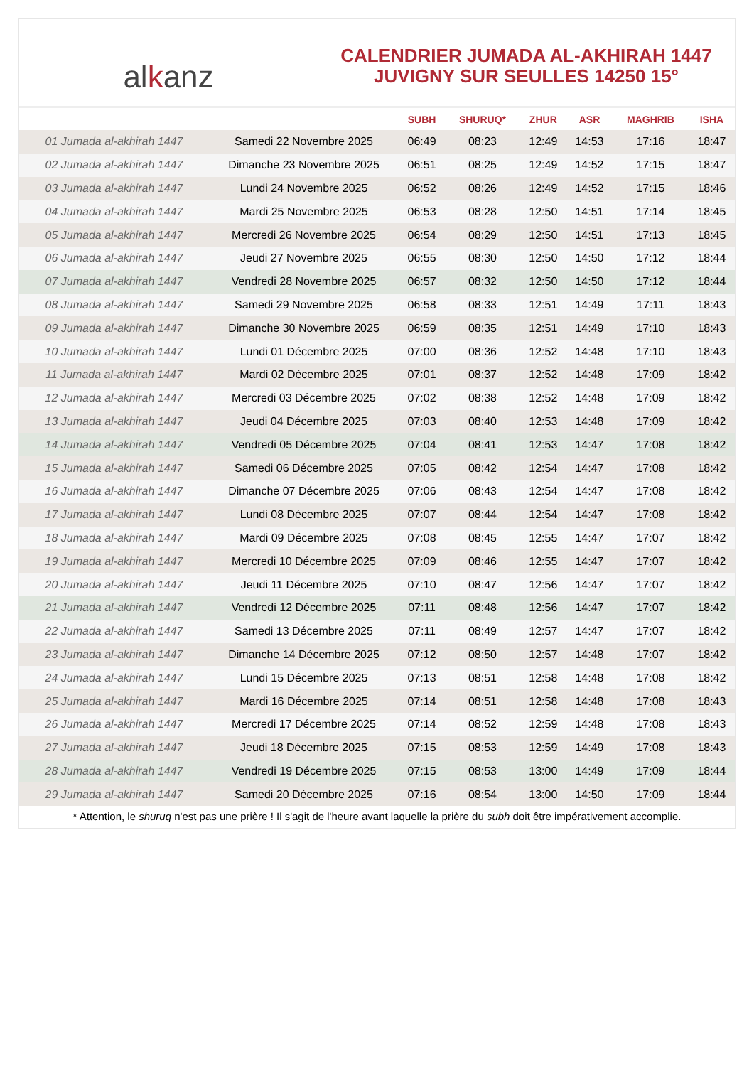alkanz
CALENDRIER JUMADA AL-AKHIRAH 1447
JUVIGNY SUR SEULLES 14250 15°
| | | SUBH | SHURUQ* | ZHUR | ASR | MAGHRIB | ISHA |
| --- | --- | --- | --- | --- | --- | --- | --- |
| 01 Jumada al-akhirah 1447 | Samedi 22 Novembre 2025 | 06:49 | 08:23 | 12:49 | 14:53 | 17:16 | 18:47 |
| 02 Jumada al-akhirah 1447 | Dimanche 23 Novembre 2025 | 06:51 | 08:25 | 12:49 | 14:52 | 17:15 | 18:47 |
| 03 Jumada al-akhirah 1447 | Lundi 24 Novembre 2025 | 06:52 | 08:26 | 12:49 | 14:52 | 17:15 | 18:46 |
| 04 Jumada al-akhirah 1447 | Mardi 25 Novembre 2025 | 06:53 | 08:28 | 12:50 | 14:51 | 17:14 | 18:45 |
| 05 Jumada al-akhirah 1447 | Mercredi 26 Novembre 2025 | 06:54 | 08:29 | 12:50 | 14:51 | 17:13 | 18:45 |
| 06 Jumada al-akhirah 1447 | Jeudi 27 Novembre 2025 | 06:55 | 08:30 | 12:50 | 14:50 | 17:12 | 18:44 |
| 07 Jumada al-akhirah 1447 | Vendredi 28 Novembre 2025 | 06:57 | 08:32 | 12:50 | 14:50 | 17:12 | 18:44 |
| 08 Jumada al-akhirah 1447 | Samedi 29 Novembre 2025 | 06:58 | 08:33 | 12:51 | 14:49 | 17:11 | 18:43 |
| 09 Jumada al-akhirah 1447 | Dimanche 30 Novembre 2025 | 06:59 | 08:35 | 12:51 | 14:49 | 17:10 | 18:43 |
| 10 Jumada al-akhirah 1447 | Lundi 01 Décembre 2025 | 07:00 | 08:36 | 12:52 | 14:48 | 17:10 | 18:43 |
| 11 Jumada al-akhirah 1447 | Mardi 02 Décembre 2025 | 07:01 | 08:37 | 12:52 | 14:48 | 17:09 | 18:42 |
| 12 Jumada al-akhirah 1447 | Mercredi 03 Décembre 2025 | 07:02 | 08:38 | 12:52 | 14:48 | 17:09 | 18:42 |
| 13 Jumada al-akhirah 1447 | Jeudi 04 Décembre 2025 | 07:03 | 08:40 | 12:53 | 14:48 | 17:09 | 18:42 |
| 14 Jumada al-akhirah 1447 | Vendredi 05 Décembre 2025 | 07:04 | 08:41 | 12:53 | 14:47 | 17:08 | 18:42 |
| 15 Jumada al-akhirah 1447 | Samedi 06 Décembre 2025 | 07:05 | 08:42 | 12:54 | 14:47 | 17:08 | 18:42 |
| 16 Jumada al-akhirah 1447 | Dimanche 07 Décembre 2025 | 07:06 | 08:43 | 12:54 | 14:47 | 17:08 | 18:42 |
| 17 Jumada al-akhirah 1447 | Lundi 08 Décembre 2025 | 07:07 | 08:44 | 12:54 | 14:47 | 17:08 | 18:42 |
| 18 Jumada al-akhirah 1447 | Mardi 09 Décembre 2025 | 07:08 | 08:45 | 12:55 | 14:47 | 17:07 | 18:42 |
| 19 Jumada al-akhirah 1447 | Mercredi 10 Décembre 2025 | 07:09 | 08:46 | 12:55 | 14:47 | 17:07 | 18:42 |
| 20 Jumada al-akhirah 1447 | Jeudi 11 Décembre 2025 | 07:10 | 08:47 | 12:56 | 14:47 | 17:07 | 18:42 |
| 21 Jumada al-akhirah 1447 | Vendredi 12 Décembre 2025 | 07:11 | 08:48 | 12:56 | 14:47 | 17:07 | 18:42 |
| 22 Jumada al-akhirah 1447 | Samedi 13 Décembre 2025 | 07:11 | 08:49 | 12:57 | 14:47 | 17:07 | 18:42 |
| 23 Jumada al-akhirah 1447 | Dimanche 14 Décembre 2025 | 07:12 | 08:50 | 12:57 | 14:48 | 17:07 | 18:42 |
| 24 Jumada al-akhirah 1447 | Lundi 15 Décembre 2025 | 07:13 | 08:51 | 12:58 | 14:48 | 17:08 | 18:42 |
| 25 Jumada al-akhirah 1447 | Mardi 16 Décembre 2025 | 07:14 | 08:51 | 12:58 | 14:48 | 17:08 | 18:43 |
| 26 Jumada al-akhirah 1447 | Mercredi 17 Décembre 2025 | 07:14 | 08:52 | 12:59 | 14:48 | 17:08 | 18:43 |
| 27 Jumada al-akhirah 1447 | Jeudi 18 Décembre 2025 | 07:15 | 08:53 | 12:59 | 14:49 | 17:08 | 18:43 |
| 28 Jumada al-akhirah 1447 | Vendredi 19 Décembre 2025 | 07:15 | 08:53 | 13:00 | 14:49 | 17:09 | 18:44 |
| 29 Jumada al-akhirah 1447 | Samedi 20 Décembre 2025 | 07:16 | 08:54 | 13:00 | 14:50 | 17:09 | 18:44 |
* Attention, le shuruq n'est pas une prière ! Il s'agit de l'heure avant laquelle la prière du subh doit être impérativement accomplie.